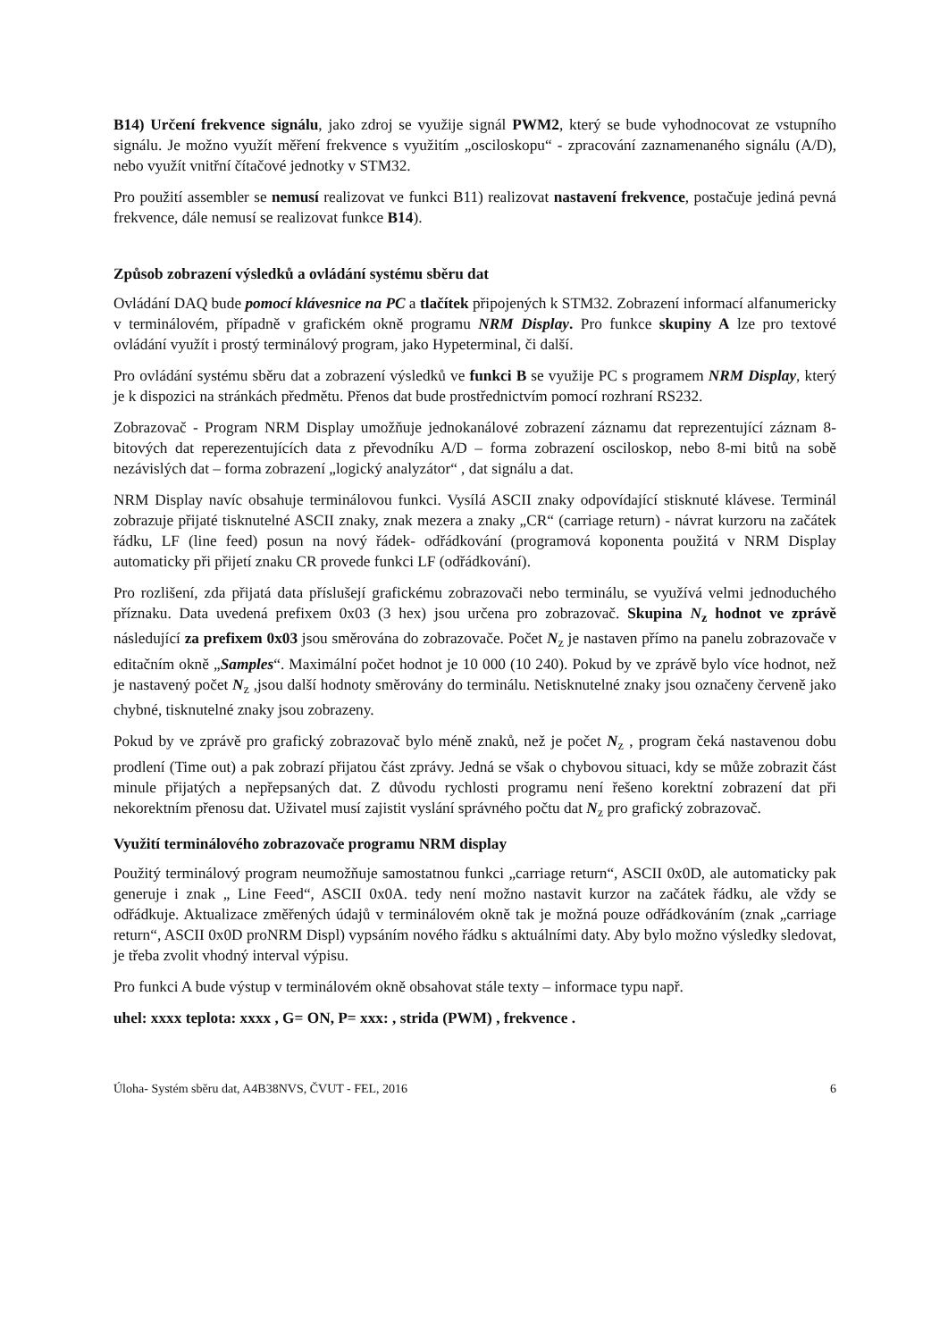B14) Určení frekvence signálu, jako zdroj se využije signál PWM2, který se bude vyhodnocovat ze vstupního signálu. Je možno využít měření frekvence s využitím „osciloskopu“ - zpracování zaznamenaného signálu (A/D), nebo využít vnitřní čítačové jednotky v STM32.
Pro použití assembler se nemusí realizovat ve funkci B11) realizovat nastavení frekvence, postačuje jediná pevná frekvence, dále nemusí se realizovat funkce B14).
Způsob zobrazení výsledků a ovládání systému sběru dat
Ovládání DAQ bude pomocí klávesnice na PC a tlačítek připojených k STM32. Zobrazení informací alfanumericky v terminálovém, případně v grafickém okně programu NRM Display. Pro funkce skupiny A lze pro textové ovládání využít i prostý terminálový program, jako Hypeterminal, či další.
Pro ovládání systému sběru dat a zobrazení výsledků ve funkci B se využije PC s programem NRM Display, který je k dispozici na stránkách předmětu. Přenos dat bude prostřednictvím pomocí rozhraní RS232.
Zobrazovač - Program NRM Display umožňuje jednokanálové zobrazení záznamu dat reprezentující záznam 8-bitových dat reperezentujících data z převodníku A/D – forma zobrazení osciloskop, nebo 8-mi bitů na sobě nezávislých dat – forma zobrazení „logický analyzátor“ , dat signálu a dat.
NRM Display navíc obsahuje terminálovou funkci. Vysílá ASCII znaky odpovídající stisknuté klávese. Terminál zobrazuje přijaté tisknutelné ASCII znaky, znak mezera a znaky „CR“ (carriage return) - návrat kurzoru na začátek řádku, LF (line feed) posun na nový řádek- odřádkování (programová koponenta použitá v NRM Display automaticky při přijetí znaku CR provede funkci LF (odřádkování).
Pro rozlišení, zda přijatá data příslušejí grafickému zobrazovači nebo terminálu, se využívá velmi jednoduchého příznaku. Data uvedená prefixem 0x03 (3 hex) jsou určena pro zobrazovač. Skupina N<sub>z</sub> hodnot ve zprávě následující za prefixem 0x03 jsou směrována do zobrazovače. Počet N<sub>z</sub> je nastaven přímo na panelu zobrazovače v editačním okně „Samples“. Maximální počet hodnot je 10 000 (10 240). Pokud by ve zprávě bylo více hodnot, než je nastavený počet N<sub>z</sub> ,jsou další hodnoty směrovány do terminálu. Netisknutelné znaky jsou označeny červeně jako chybné, tisknutelné znaky jsou zobrazeny.
Pokud by ve zprávě pro grafický zobrazovač bylo méně znaků, než je počet N<sub>z</sub> , program čeká nastavenou dobu prodlení (Time out) a pak zobrazí přijatou část zprávy. Jedná se však o chybovou situaci, kdy se může zobrazit část minule přijatých a nepřepsaných dat. Z důvodu rychlosti programu není řešeno korektní zobrazení dat při nekorektním přenosu dat. Uživatel musí zajistit vyslání správného počtu dat N<sub>z</sub> pro grafický zobrazovač.
Využití terminálového zobrazovače programu NRM display
Použitý terminálový program neumožňuje samostatnou funkci „carriage return“, ASCII 0x0D, ale automaticky pak generuje i znak „ Line Feed“, ASCII 0x0A. tedy není možno nastavit kurzor na začátek řádku, ale vždy se odřádkuje. Aktualizace změřených údajů v terminálovém okně tak je možná pouze odřádkováním (znak „carriage return“, ASCII 0x0D proNRM Displ) vypsáním nového řádku s aktuálními daty. Aby bylo možno výsledky sledovat, je třeba zvolit vhodný interval výpisu.
Pro funkci A bude výstup v terminálovém okně obsahovat stále texty – informace typu např.
uhel: xxxx teplota: xxxx , G= ON, P= xxx: , strida (PWM) , frekvence .
Úloha- Systém sběru dat, A4B38NVS, ČVUT - FEL, 2016 6